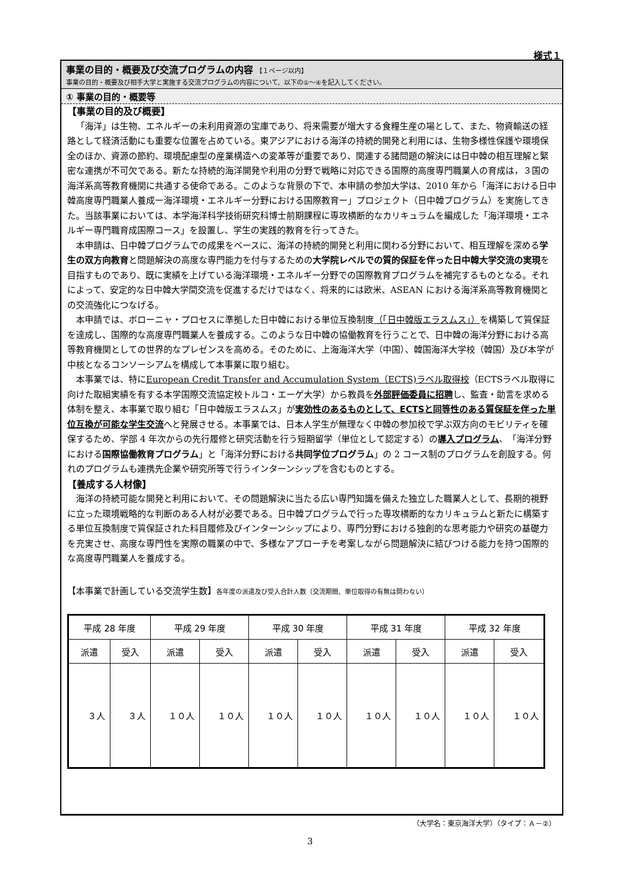様式１
事業の目的・概要及び交流プログラムの内容 【１ページ以内】
事業の目的・概要及び相手大学と実施する交流プログラムの内容について、以下の①～④を記入してください。
① 事業の目的・概要等
【事業の目的及び概要】
「海洋」は生物、エネルギーの未利用資源の宝庫であり、将来需要が増大する食糧生産の場として、また、物資輸送の経路として経済活動にも重要な位置を占めている。東アジアにおける海洋の持続的開発と利用には、生物多様性保護や環境保全のほか、資源の節約、環境配慮型の産業構造への変革等が重要であり、関連する諸問題の解決には日中韓の相互理解と緊密な連携が不可欠である。新たな持続的海洋開発や利用の分野で戦略に対応できる国際的高度専門職業人の育成は，３国の海洋系高等教育機関に共通する使命である。このような背景の下で、本申請の参加大学は、2010 年から「海洋における日中韓高度専門職業人養成ー海洋環境・エネルギー分野における国際教育ー」プロジェクト（日中韓プログラム）を実施してきた。当該事業においては、本学海洋科学技術研究科博士前期課程に専攻横断的なカリキュラムを編成した「海洋環境・エネルギー専門職育成国際コース」を設置し、学生の実践的教育を行ってきた。
本申請は、日中韓プログラムでの成果をベースに、海洋の持続的開発と利用に関わる分野において、相互理解を深める学生の双方向教育と問題解決の高度な専門能力を付与するための大学院レベルでの質的保証を伴った日中韓大学交流の実現を目指すものであり、既に実績を上げている海洋環境・エネルギー分野での国際教育プログラムを補完するものとなる。それによって、安定的な日中韓大学間交流を促進するだけではなく、将来的には欧米、ASEAN における海洋系高等教育機関との交流強化につなげる。
本申請では、ボローニャ・プロセスに準拠した日中韓における単位互換制度（「日中韓版エラスムス」）を構築して質保証を達成し、国際的な高度専門職業人を養成する。このような日中韓の協働教育を行うことで、日中韓の海洋分野における高等教育機関としての世界的なプレゼンスを高める。そのために、上海海洋大学（中国）、韓国海洋大学校（韓国）及び本学が中核となるコンソーシアムを構成して本事業に取り組む。
本事業では、特にEuropean Credit Transfer and Accumulation System（ECTS)ラベル取得校（ECTSラベル取得に向けた取組実績を有する本学国際交流協定校トルコ・エーゲ大学）から教員を外部評価委員に招聘し、監査・助言を求める体制を整え、本事業で取り組む「日中韓版エラスムス」が実効性のあるものとして、ECTSと同等性のある質保証を伴った単位互換が可能な学生交流へと発展させる。本事業では、日本人学生が無理なく中韓の参加校で学ぶ双方向のモビリティを確保するため、学部 4 年次からの先行履修と研究活動を行う短期留学（単位として認定する）の導入プログラム、「海洋分野における国際協働教育プログラム」と「海洋分野における共同学位プログラム」の 2 コース制のプログラムを創設する。何れのプログラムも連携先企業や研究所等で行うインターンシップを含むものとする。
【養成する人材像】
海洋の持続可能な開発と利用において、その問題解決に当たる広い専門知識を備えた独立した職業人として、長期的視野に立った環境戦略的な判断のある人材が必要である。日中韓プログラムで行った専攻横断的なカリキュラムと新たに構築する単位互換制度で質保証された科目履修及びインターンシップにより、専門分野における独創的な思考能力や研究の基礎力を充実させ、高度な専門性を実際の職業の中で、多様なアプローチを考案しながら問題解決に結びつける能力を持つ国際的な高度専門職業人を養成する。
【本事業で計画している交流学生数】各年度の派遣及び受入合計人数（交流期間、単位取得の有無は問わない）
| 平成 28 年度 | | 平成 29 年度 | | 平成 30 年度 | | 平成 31 年度 | | 平成 32 年度 | |
| --- | --- | --- | --- | --- | --- | --- | --- | --- | --- |
| 派遣 | 受入 | 派遣 | 受入 | 派遣 | 受入 | 派遣 | 受入 | 派遣 | 受入 |
| ３人 | ３人 | １０人 | １０人 | １０人 | １０人 | １０人 | １０人 | １０人 | １０人 |
（大学名：東京海洋大学）（タイプ：Ａ－②）
3